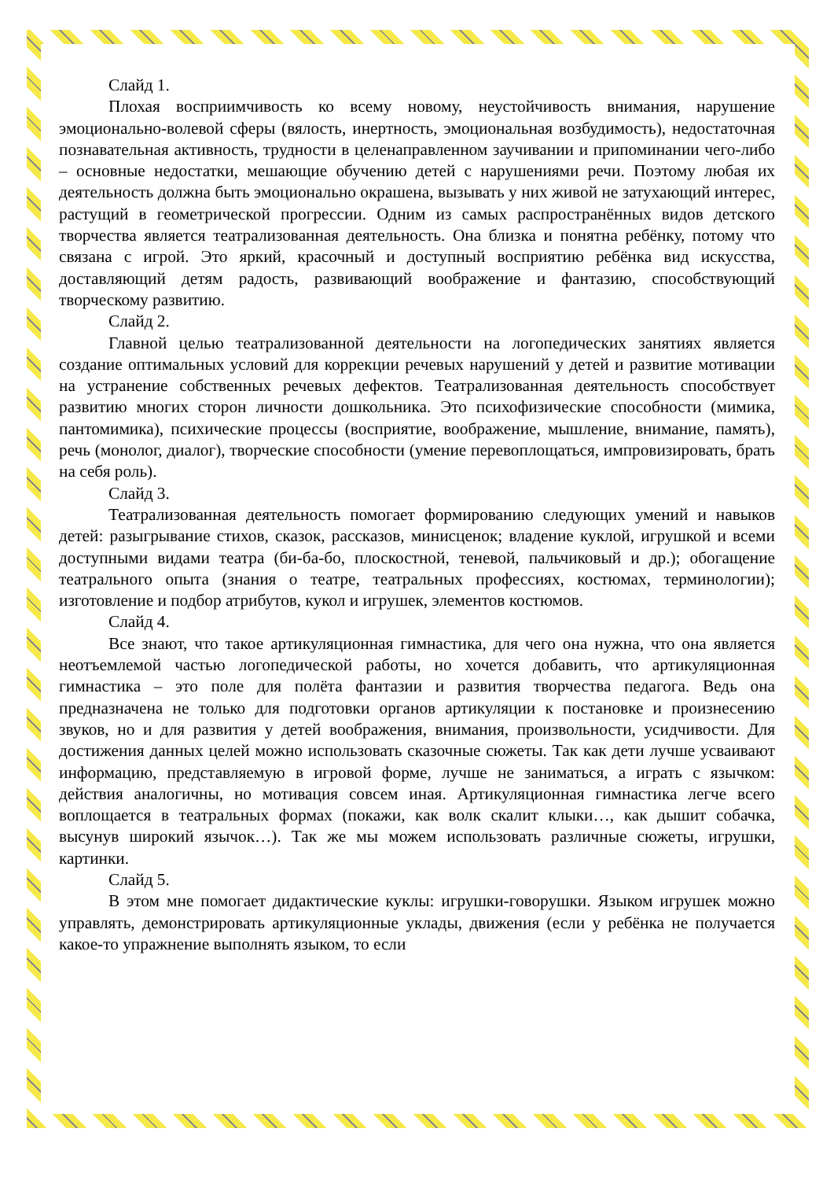Слайд 1.
Плохая восприимчивость ко всему новому, неустойчивость внимания, нарушение эмоционально-волевой сферы (вялость, инертность, эмоциональная возбудимость), недостаточная познавательная активность, трудности в целенаправленном заучивании и припоминании чего-либо – основные недостатки, мешающие обучению детей с нарушениями речи. Поэтому любая их деятельность должна быть эмоционально окрашена, вызывать у них живой не затухающий интерес, растущий в геометрической прогрессии. Одним из самых распространённых видов детского творчества является театрализованная деятельность. Она близка и понятна ребёнку, потому что связана с игрой. Это яркий, красочный и доступный восприятию ребёнка вид искусства, доставляющий детям радость, развивающий воображение и фантазию, способствующий творческому развитию.
Слайд 2.
Главной целью театрализованной деятельности на логопедических занятиях является создание оптимальных условий для коррекции речевых нарушений у детей и развитие мотивации на устранение собственных речевых дефектов. Театрализованная деятельность способствует развитию многих сторон личности дошкольника. Это психофизические способности (мимика, пантомимика), психические процессы (восприятие, воображение, мышление, внимание, память), речь (монолог, диалог), творческие способности (умение перевоплощаться, импровизировать, брать на себя роль).
Слайд 3.
Театрализованная деятельность помогает формированию следующих умений и навыков детей: разыгрывание стихов, сказок, рассказов, минисценок; владение куклой, игрушкой и всеми доступными видами театра (би-ба-бо, плоскостной, теневой, пальчиковый и др.); обогащение театрального опыта (знания о театре, театральных профессиях, костюмах, терминологии); изготовление и подбор атрибутов, кукол и игрушек, элементов костюмов.
Слайд 4.
Все знают, что такое артикуляционная гимнастика, для чего она нужна, что она является неотъемлемой частью логопедической работы, но хочется добавить, что артикуляционная гимнастика – это поле для полёта фантазии и развития творчества педагога. Ведь она предназначена не только для подготовки органов артикуляции к постановке и произнесению звуков, но и для развития у детей воображения, внимания, произвольности, усидчивости. Для достижения данных целей можно использовать сказочные сюжеты. Так как дети лучше усваивают информацию, представляемую в игровой форме, лучше не заниматься, а играть с язычком: действия аналогичны, но мотивация совсем иная. Артикуляционная гимнастика легче всего воплощается в театральных формах (покажи, как волк скалит клыки…, как дышит собачка, высунув широкий язычок…). Так же мы можем использовать различные сюжеты, игрушки, картинки.
Слайд 5.
В этом мне помогает дидактические куклы: игрушки-говорушки. Языком игрушек можно управлять, демонстрировать артикуляционные уклады, движения (если у ребёнка не получается какое-то упражнение выполнять языком, то если